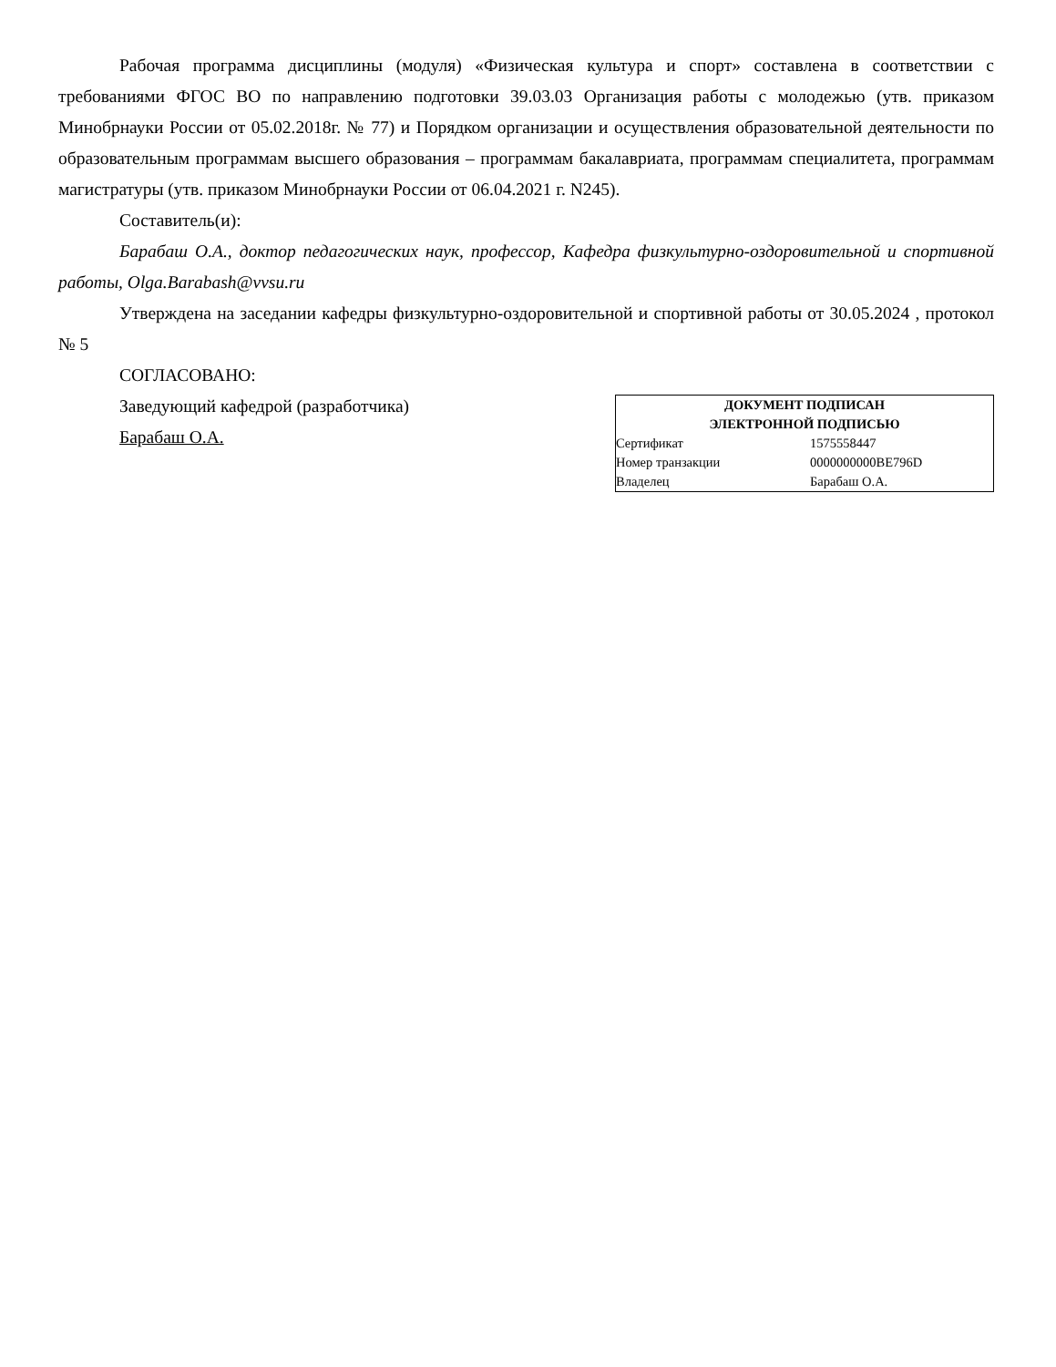Рабочая программа дисциплины (модуля) «Физическая культура и спорт» составлена в соответствии с требованиями ФГОС ВО по направлению подготовки 39.03.03 Организация работы с молодежью (утв. приказом Минобрнауки России от 05.02.2018г. № 77) и Порядком организации и осуществления образовательной деятельности по образовательным программам высшего образования – программам бакалавриата, программам специалитета, программам магистратуры (утв. приказом Минобрнауки России от 06.04.2021 г. N245).
Составитель(и):
Барабаш О.А., доктор педагогических наук, профессор, Кафедра физкультурно-оздоровительной и спортивной работы, Olga.Barabash@vvsu.ru
Утверждена на заседании кафедры физкультурно-оздоровительной и спортивной работы от 30.05.2024 , протокол № 5
СОГЛАСОВАНО:
Заведующий кафедрой (разработчика)
Барабаш О.А.
ДОКУМЕНТ ПОДПИСАН
ЭЛЕКТРОННОЙ ПОДПИСЬЮ
| Сертификат | 1575558447 |
| Номер транзакции | 0000000000BE796D |
| Владелец | Барабаш О.А. |